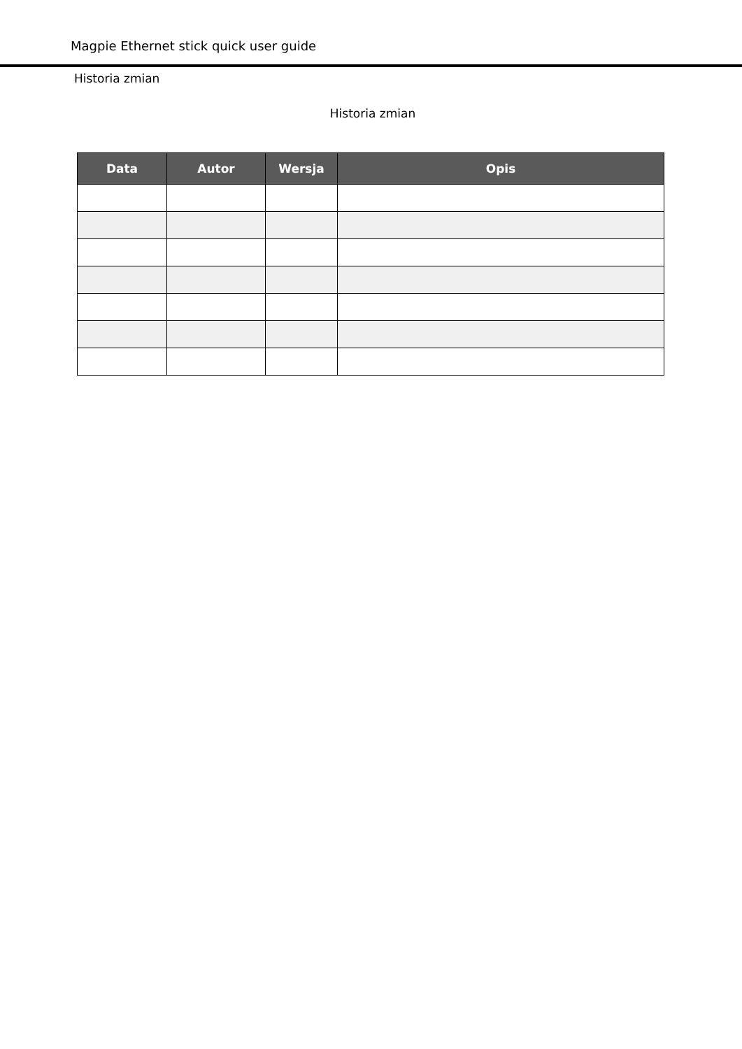Magpie Ethernet stick quick user guide
Historia zmian
Historia zmian
| Data | Autor | Wersja | Opis |
| --- | --- | --- | --- |